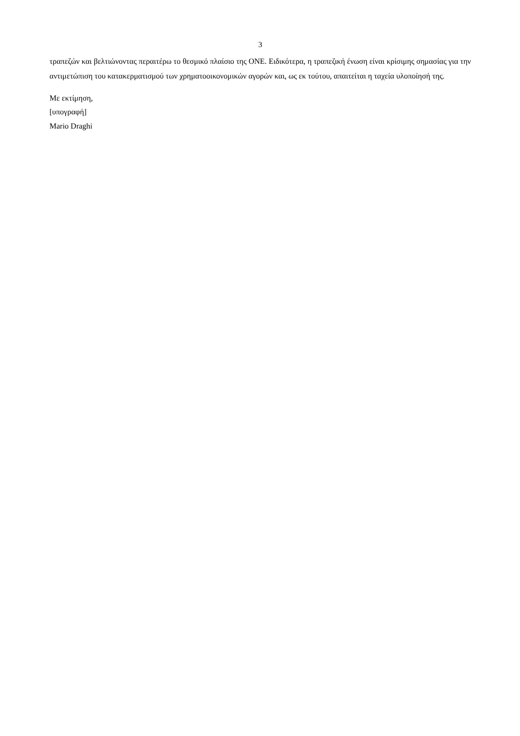3
τραπεζών και βελτιώνοντας περαιτέρω το θεσμικό πλαίσιο της ΟΝΕ. Ειδικότερα, η τραπεζική ένωση είναι κρίσιμης σημασίας για την αντιμετώπιση του κατακερματισμού των χρηματοοικονομικών αγορών και, ως εκ τούτου, απαιτείται η ταχεία υλοποίησή της.
Με εκτίμηση,
[υπογραφή]
Mario Draghi